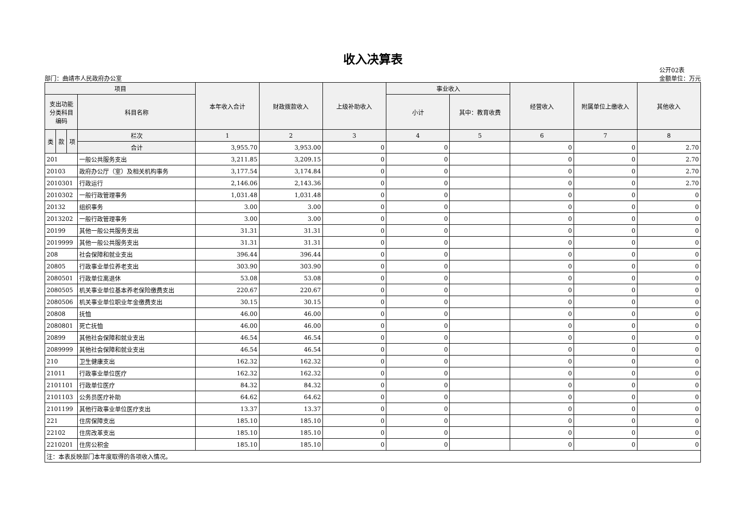收入决算表
部门：曲靖市人民政府办公室
公开02表
金额单位：万元
| 项目 | | | | 本年收入合计 | 财政拨款收入 | 上级补助收入 | 事业收入 | | 经营收入 | 附属单位上缴收入 | 其他收入 |
| --- | --- | --- | --- | --- | --- | --- | --- | --- | --- | --- | --- |
| 支出功能分类科目编码 | | | 科目名称 | | | | 小计 | 其中：教育收费 | | | |
| 类 | 款 | 项 | 栏次 | 1 | 2 | 3 | 4 | 5 | 6 | 7 | 8 |
| | | | 合计 | 3,955.70 | 3,953.00 | 0 | 0 | | 0 | 0 | 2.70 |
| 201 | | | 一般公共服务支出 | 3,211.85 | 3,209.15 | 0 | 0 | | 0 | 0 | 2.70 |
| 20103 | | | 政府办公厅（室）及相关机构事务 | 3,177.54 | 3,174.84 | 0 | 0 | | 0 | 0 | 2.70 |
| 2010301 | | | 行政运行 | 2,146.06 | 2,143.36 | 0 | 0 | | 0 | 0 | 2.70 |
| 2010302 | | | 一般行政管理事务 | 1,031.48 | 1,031.48 | 0 | 0 | | 0 | 0 | 0 |
| 20132 | | | 组织事务 | 3.00 | 3.00 | 0 | 0 | | 0 | 0 | 0 |
| 2013202 | | | 一般行政管理事务 | 3.00 | 3.00 | 0 | 0 | | 0 | 0 | 0 |
| 20199 | | | 其他一般公共服务支出 | 31.31 | 31.31 | 0 | 0 | | 0 | 0 | 0 |
| 2019999 | | | 其他一般公共服务支出 | 31.31 | 31.31 | 0 | 0 | | 0 | 0 | 0 |
| 208 | | | 社会保障和就业支出 | 396.44 | 396.44 | 0 | 0 | | 0 | 0 | 0 |
| 20805 | | | 行政事业单位养老支出 | 303.90 | 303.90 | 0 | 0 | | 0 | 0 | 0 |
| 2080501 | | | 行政单位离退休 | 53.08 | 53.08 | 0 | 0 | | 0 | 0 | 0 |
| 2080505 | | | 机关事业单位基本养老保险缴费支出 | 220.67 | 220.67 | 0 | 0 | | 0 | 0 | 0 |
| 2080506 | | | 机关事业单位职业年金缴费支出 | 30.15 | 30.15 | 0 | 0 | | 0 | 0 | 0 |
| 20808 | | | 抚恤 | 46.00 | 46.00 | 0 | 0 | | 0 | 0 | 0 |
| 2080801 | | | 死亡抚恤 | 46.00 | 46.00 | 0 | 0 | | 0 | 0 | 0 |
| 20899 | | | 其他社会保障和就业支出 | 46.54 | 46.54 | 0 | 0 | | 0 | 0 | 0 |
| 2089999 | | | 其他社会保障和就业支出 | 46.54 | 46.54 | 0 | 0 | | 0 | 0 | 0 |
| 210 | | | 卫生健康支出 | 162.32 | 162.32 | 0 | 0 | | 0 | 0 | 0 |
| 21011 | | | 行政事业单位医疗 | 162.32 | 162.32 | 0 | 0 | | 0 | 0 | 0 |
| 2101101 | | | 行政单位医疗 | 84.32 | 84.32 | 0 | 0 | | 0 | 0 | 0 |
| 2101103 | | | 公务员医疗补助 | 64.62 | 64.62 | 0 | 0 | | 0 | 0 | 0 |
| 2101199 | | | 其他行政事业单位医疗支出 | 13.37 | 13.37 | 0 | 0 | | 0 | 0 | 0 |
| 221 | | | 住房保障支出 | 185.10 | 185.10 | 0 | 0 | | 0 | 0 | 0 |
| 22102 | | | 住房改革支出 | 185.10 | 185.10 | 0 | 0 | | 0 | 0 | 0 |
| 2210201 | | | 住房公积金 | 185.10 | 185.10 | 0 | 0 | | 0 | 0 | 0 |
| 注：本表反映部门本年度取得的各项收入情况。 | | | | | | | | | | | |